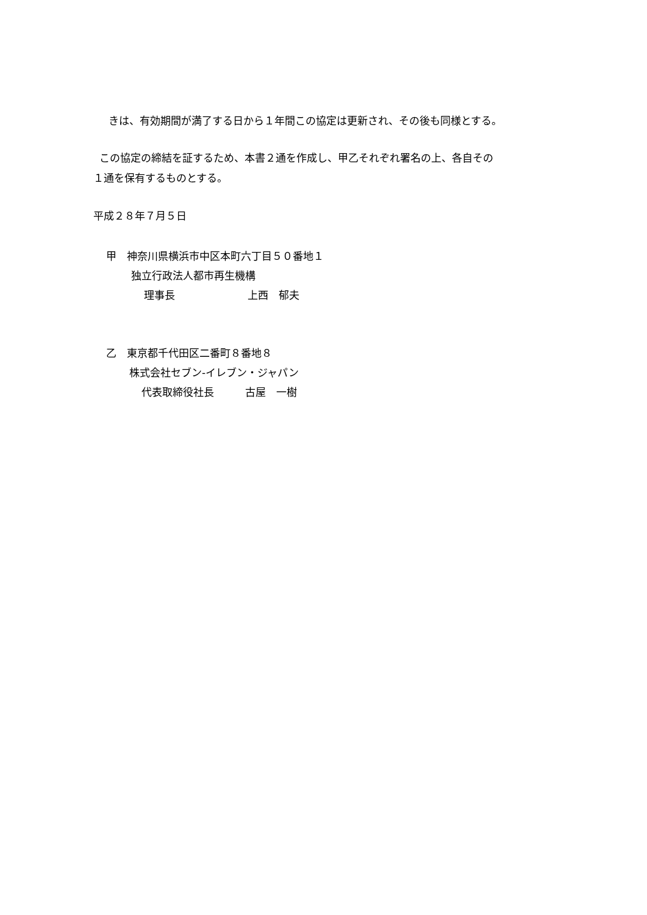きは、有効期間が満了する日から１年間この協定は更新され、その後も同様とする。
この協定の締結を証するため、本書２通を作成し、甲乙それぞれ署名の上、各自その
１通を保有するものとする。
平成２８年７月５日
甲　神奈川県横浜市中区本町六丁目５０番地１
独立行政法人都市再生機構
理事長　　　　　　　上西　郁夫
乙　東京都千代田区二番町８番地８
株式会社セブン‐イレブン・ジャパン
代表取締役社長　　　古屋　一樹